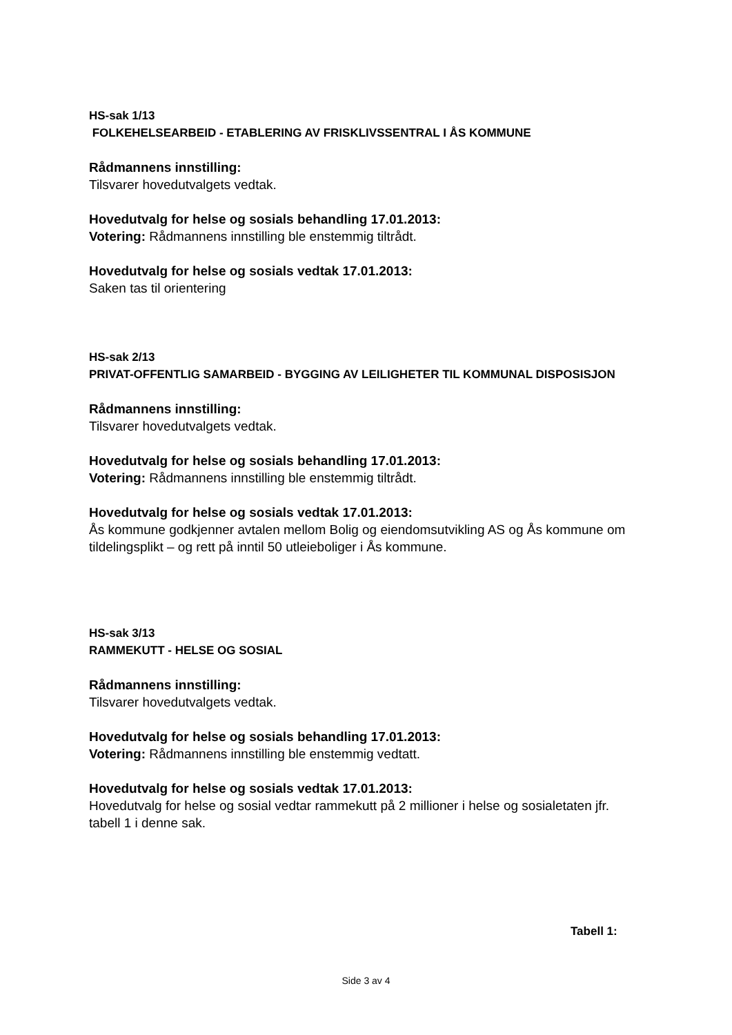HS-sak 1/13
FOLKEHELSEARBEID - ETABLERING AV FRISKLIVSSENTRAL I ÅS KOMMUNE
Rådmannens innstilling:
Tilsvarer hovedutvalgets vedtak.
Hovedutvalg for helse og sosials behandling 17.01.2013:
Votering: Rådmannens innstilling ble enstemmig tiltrådt.
Hovedutvalg for helse og sosials vedtak 17.01.2013:
Saken tas til orientering
HS-sak 2/13
PRIVAT-OFFENTLIG SAMARBEID - BYGGING AV LEILIGHETER TIL KOMMUNAL DISPOSISJON
Rådmannens innstilling:
Tilsvarer hovedutvalgets vedtak.
Hovedutvalg for helse og sosials behandling 17.01.2013:
Votering: Rådmannens innstilling ble enstemmig tiltrådt.
Hovedutvalg for helse og sosials vedtak 17.01.2013:
Ås kommune godkjenner avtalen mellom Bolig og eiendomsutvikling AS og Ås kommune om tildelingsplikt – og rett på inntil 50 utleieboliger i Ås kommune.
HS-sak 3/13
RAMMEKUTT - HELSE OG SOSIAL
Rådmannens innstilling:
Tilsvarer hovedutvalgets vedtak.
Hovedutvalg for helse og sosials behandling 17.01.2013:
Votering: Rådmannens innstilling ble enstemmig vedtatt.
Hovedutvalg for helse og sosials vedtak 17.01.2013:
Hovedutvalg for helse og sosial vedtar rammekutt på 2 millioner i helse og sosialetaten jfr. tabell 1 i denne sak.
Tabell 1:
Side 3 av 4